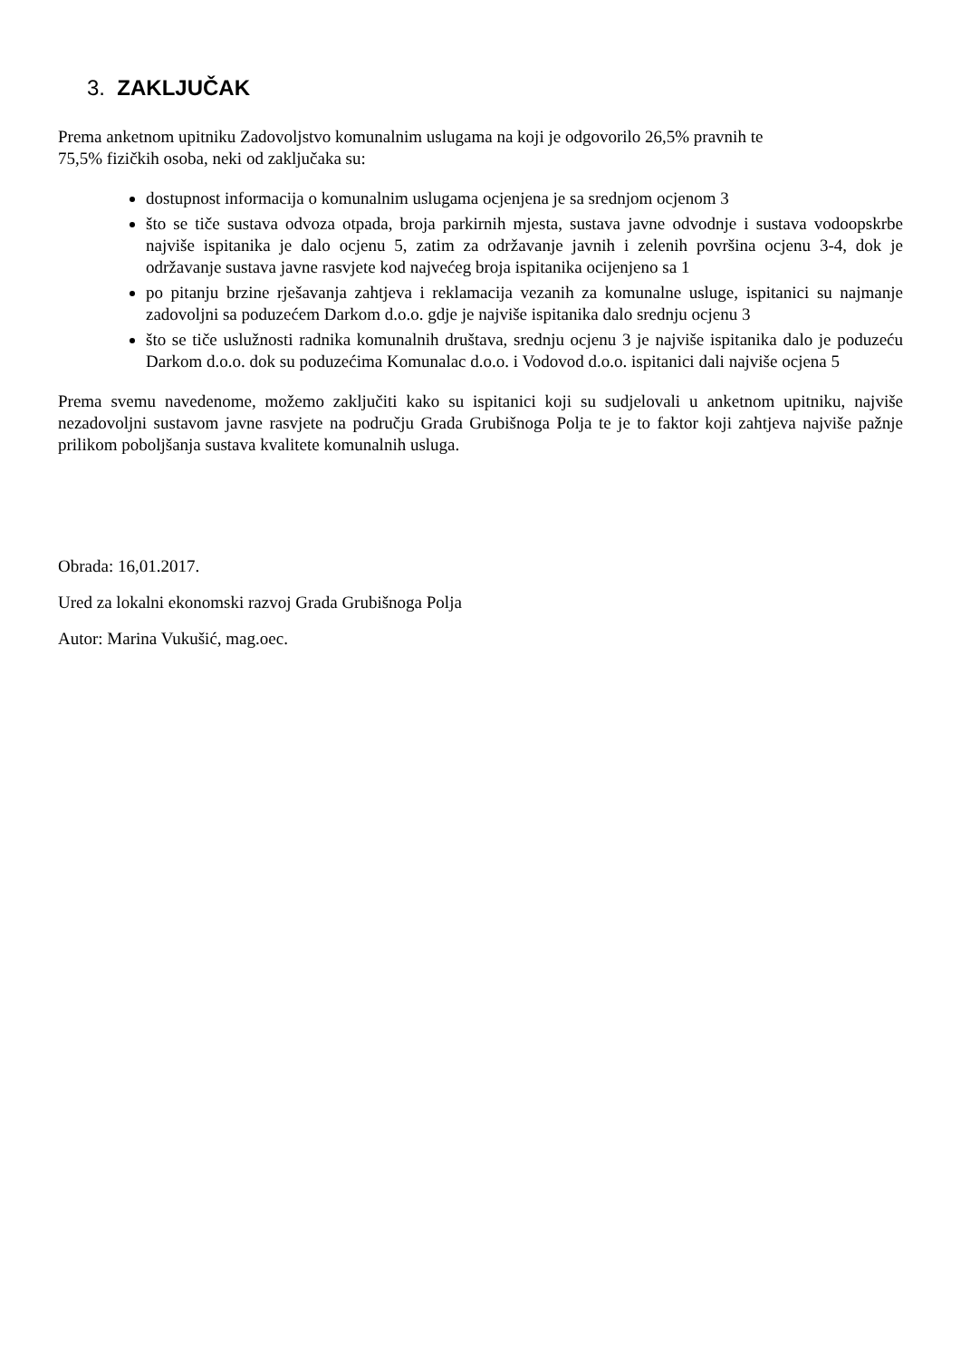3. ZAKLJUČAK
Prema anketnom upitniku Zadovoljstvo komunalnim uslugama na koji je odgovorilo 26,5% pravnih te
75,5% fizičkih osoba, neki od zaključaka su:
dostupnost informacija o komunalnim uslugama ocjenjena je sa srednjom ocjenom 3
što se tiče sustava odvoza otpada, broja parkirnih mjesta, sustava javne odvodnje i sustava vodoopskrbe najviše ispitanika je dalo ocjenu 5, zatim za održavanje javnih i zelenih površina ocjenu 3-4, dok je održavanje sustava javne rasvjete kod najvećeg broja ispitanika ocijenjeno sa 1
po pitanju brzine rješavanja zahtjeva i reklamacija vezanih za komunalne usluge, ispitanici su najmanje zadovoljni sa poduzećem Darkom d.o.o. gdje je najviše ispitanika dalo srednju ocjenu 3
što se tiče uslužnosti radnika komunalnih društava, srednju ocjenu 3 je najviše ispitanika dalo je poduzeću Darkom d.o.o. dok su poduzećima Komunalac d.o.o. i Vodovod d.o.o. ispitanici dali najviše ocjena 5
Prema svemu navedenome, možemo zaključiti kako su ispitanici koji su sudjelovali u anketnom upitniku, najviše nezadovoljni sustavom javne rasvjete na području Grada Grubišnoga Polja te je to faktor koji zahtjeva najviše pažnje prilikom poboljšanja sustava kvalitete komunalnih usluga.
Obrada: 16,01.2017.
Ured za lokalni ekonomski razvoj Grada Grubišnoga Polja
Autor: Marina Vukušić, mag.oec.